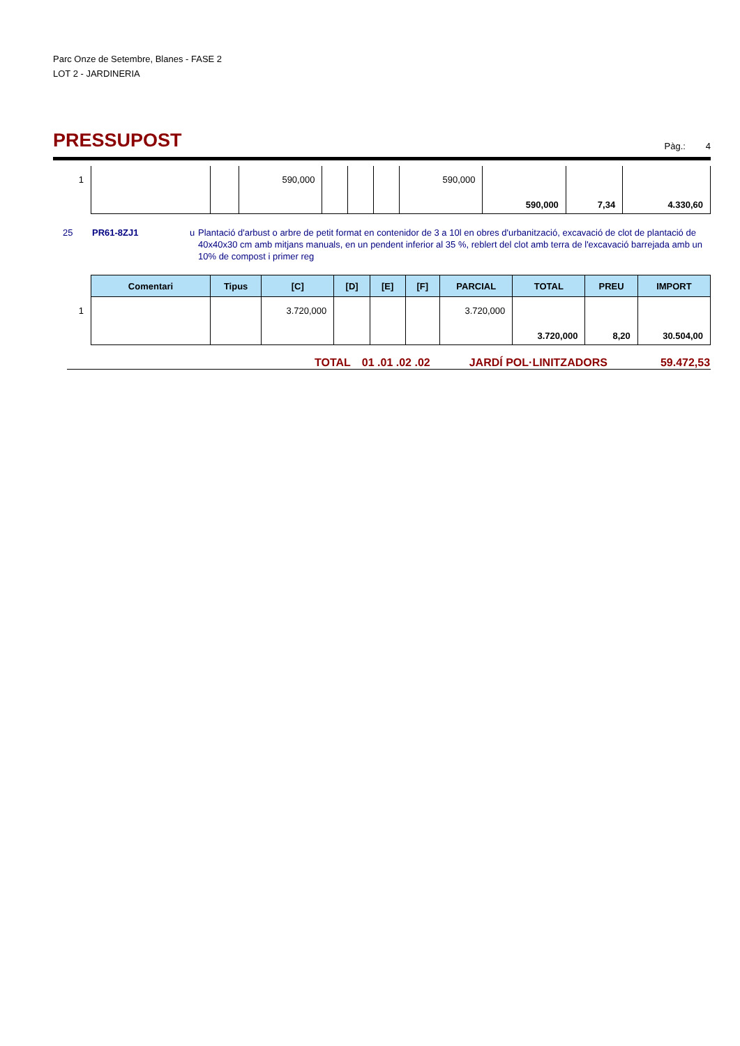Parc Onze de Setembre, Blanes - FASE 2
LOT 2 - JARDINERIA
PRESSUPOST
Pàg.: 4
| 1 | | | 590,000 | | | | 590,000 | | | |
| | | | | | | | | 590,000 | 7,34 | 4.330,60 |
25 PR61-8ZJ1 u Plantació d'arbust o arbre de petit format en contenidor de 3 a 10l en obres d'urbanització, excavació de clot de plantació de 40x40x30 cm amb mitjans manuals, en un pendent inferior al 35 %, reblert del clot amb terra de l'excavació barrejada amb un 10% de compost i primer reg
| | Comentari | Tipus | [C] | [D] | [E] | [F] | PARCIAL | TOTAL | PREU | IMPORT |
| 1 | | | 3.720,000 | | | | 3.720,000 | | | |
| | | | | | | | | 3.720,000 | 8,20 | 30.504,00 |
TOTAL 01 .01 .02 .02 JARDÍ POL·LINITZADORS 59.472,53